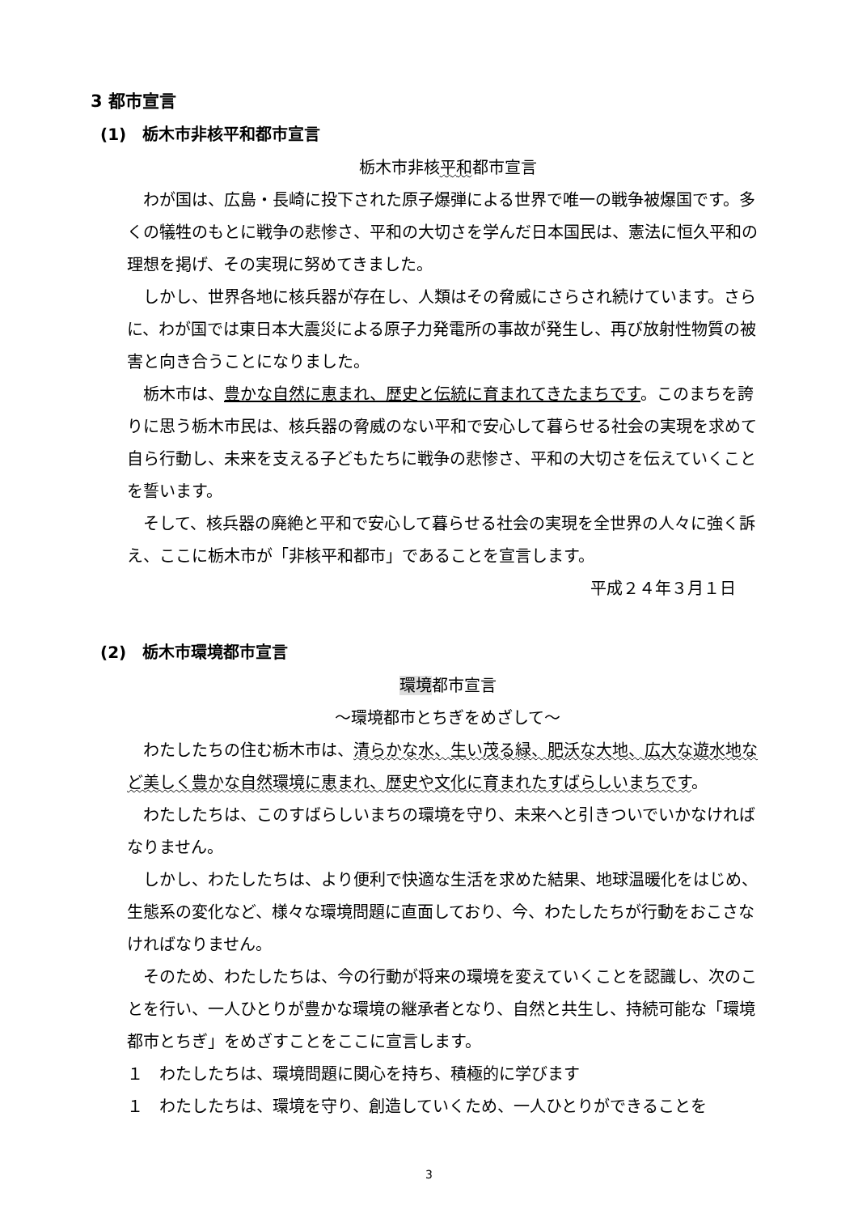3 都市宣言
(1)　栃木市非核平和都市宣言
栃木市非核平和都市宣言
わが国は、広島・長崎に投下された原子爆弾による世界で唯一の戦争被爆国です。多くの犠牲のもとに戦争の悲惨さ、平和の大切さを学んだ日本国民は、憲法に恒久平和の理想を掲げ、その実現に努めてきました。
しかし、世界各地に核兵器が存在し、人類はその脅威にさらされ続けています。さらに、わが国では東日本大震災による原子力発電所の事故が発生し、再び放射性物質の被害と向き合うことになりました。
栃木市は、豊かな自然に恵まれ、歴史と伝統に育まれてきたまちです。このまちを誇りに思う栃木市民は、核兵器の脅威のない平和で安心して暮らせる社会の実現を求めて自ら行動し、未来を支える子どもたちに戦争の悲惨さ、平和の大切さを伝えていくことを誓います。
そして、核兵器の廃絶と平和で安心して暮らせる社会の実現を全世界の人々に強く訴え、ここに栃木市が「非核平和都市」であることを宣言します。
平成２４年３月１日
(2)　栃木市環境都市宣言
環境都市宣言
～環境都市とちぎをめざして～
わたしたちの住む栃木市は、清らかな水、生い茂る緑、肥沃な大地、広大な遊水地など美しく豊かな自然環境に恵まれ、歴史や文化に育まれたすばらしいまちです。
わたしたちは、このすばらしいまちの環境を守り、未来へと引きついでいかなければなりません。
しかし、わたしたちは、より便利で快適な生活を求めた結果、地球温暖化をはじめ、生態系の変化など、様々な環境問題に直面しており、今、わたしたちが行動をおこさなければなりません。
そのため、わたしたちは、今の行動が将来の環境を変えていくことを認識し、次のことを行い、一人ひとりが豊かな環境の継承者となり、自然と共生し、持続可能な「環境都市とちぎ」をめざすことをここに宣言します。
１　わたしたちは、環境問題に関心を持ち、積極的に学びます
１　わたしたちは、環境を守り、創造していくため、一人ひとりができることを
3